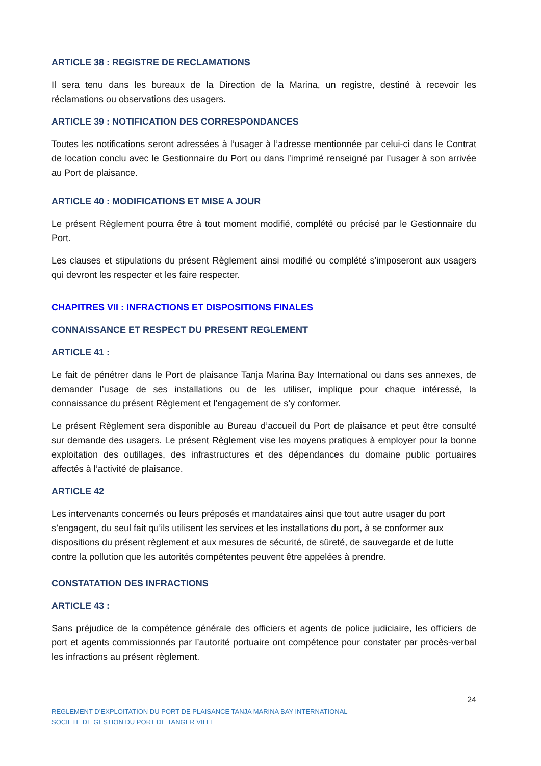ARTICLE 38 : REGISTRE DE RECLAMATIONS
Il sera tenu dans les bureaux de la Direction de la Marina, un registre, destiné à recevoir les réclamations ou observations des usagers.
ARTICLE 39 : NOTIFICATION DES CORRESPONDANCES
Toutes les notifications seront adressées à l’usager à l’adresse mentionnée par celui-ci dans le Contrat de location conclu avec le Gestionnaire du Port ou dans l’imprimé renseigné par l’usager à son arrivée au Port de plaisance.
ARTICLE 40 : MODIFICATIONS ET MISE A JOUR
Le présent Règlement pourra être à tout moment modifié, complété ou précisé par le Gestionnaire du Port.
Les clauses et stipulations du présent Règlement ainsi modifié ou complété s’imposeront aux usagers qui devront les respecter et les faire respecter.
CHAPITRES VII : INFRACTIONS ET DISPOSITIONS FINALES
CONNAISSANCE ET RESPECT DU PRESENT REGLEMENT
ARTICLE 41 :
Le fait de pénétrer dans le Port de plaisance Tanja Marina Bay International ou dans ses annexes, de demander l’usage de ses installations ou de les utiliser, implique pour chaque intéressé, la connaissance du présent Règlement et l’engagement de s’y conformer.
Le présent Règlement sera disponible au Bureau d’accueil du Port de plaisance et peut être consulté sur demande des usagers. Le présent Règlement vise les moyens pratiques à employer pour la bonne exploitation des outillages, des infrastructures et des dépendances du domaine public portuaires affectés à l’activité de plaisance.
ARTICLE 42
Les intervenants concernés ou leurs préposés et mandataires ainsi que tout autre usager du port s’engagent, du seul fait qu’ils utilisent les services et les installations du port, à se conformer aux dispositions du présent règlement et aux mesures de sécurité, de sûreté, de sauvegarde et de lutte contre la pollution que les autorités compétentes peuvent être appelées à prendre.
CONSTATATION DES INFRACTIONS
ARTICLE 43 :
Sans préjudice de la compétence générale des officiers et agents de police judiciaire, les officiers de port et agents commissionnés par l’autorité portuaire ont compétence pour constater par procès-verbal les infractions au présent règlement.
24
REGLEMENT D’EXPLOITATION DU PORT DE PLAISANCE TANJA MARINA BAY INTERNATIONAL
SOCIETE DE GESTION DU PORT DE TANGER VILLE